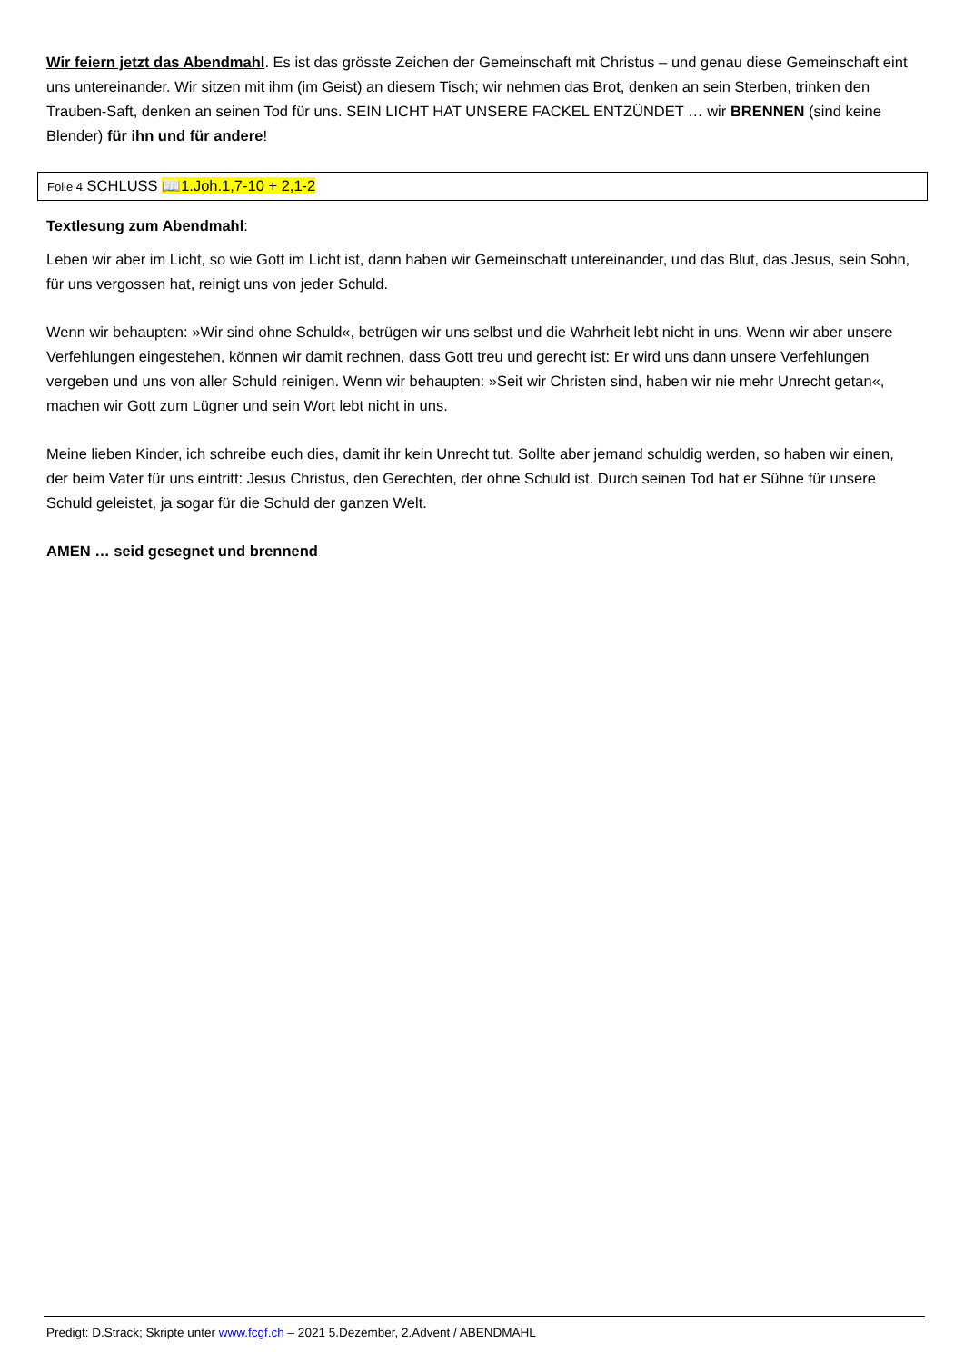Wir feiern jetzt das Abendmahl. Es ist das grösste Zeichen der Gemeinschaft mit Christus – und genau diese Gemeinschaft eint uns untereinander. Wir sitzen mit ihm (im Geist) an diesem Tisch; wir nehmen das Brot, denken an sein Sterben, trinken den Trauben-Saft, denken an seinen Tod für uns. SEIN LICHT HAT UNSERE FACKEL ENTZÜNDET … wir BRENNEN (sind keine Blender) für ihn und für andere!
Folie 4 SCHLUSS 📖1.Joh.1,7-10 + 2,1-2
Textlesung zum Abendmahl:
Leben wir aber im Licht, so wie Gott im Licht ist, dann haben wir Gemeinschaft untereinander, und das Blut, das Jesus, sein Sohn, für uns vergossen hat, reinigt uns von jeder Schuld.
Wenn wir behaupten: »Wir sind ohne Schuld«, betrügen wir uns selbst und die Wahrheit lebt nicht in uns. Wenn wir aber unsere Verfehlungen eingestehen, können wir damit rechnen, dass Gott treu und gerecht ist: Er wird uns dann unsere Verfehlungen vergeben und uns von aller Schuld reinigen. Wenn wir behaupten: »Seit wir Christen sind, haben wir nie mehr Unrecht getan«, machen wir Gott zum Lügner und sein Wort lebt nicht in uns.
Meine lieben Kinder, ich schreibe euch dies, damit ihr kein Unrecht tut. Sollte aber jemand schuldig werden, so haben wir einen, der beim Vater für uns eintritt: Jesus Christus, den Gerechten, der ohne Schuld ist. Durch seinen Tod hat er Sühne für unsere Schuld geleistet, ja sogar für die Schuld der ganzen Welt.
AMEN … seid gesegnet und brennend
Predigt: D.Strack; Skripte unter www.fcgf.ch – 2021 5.Dezember, 2.Advent / ABENDMAHL